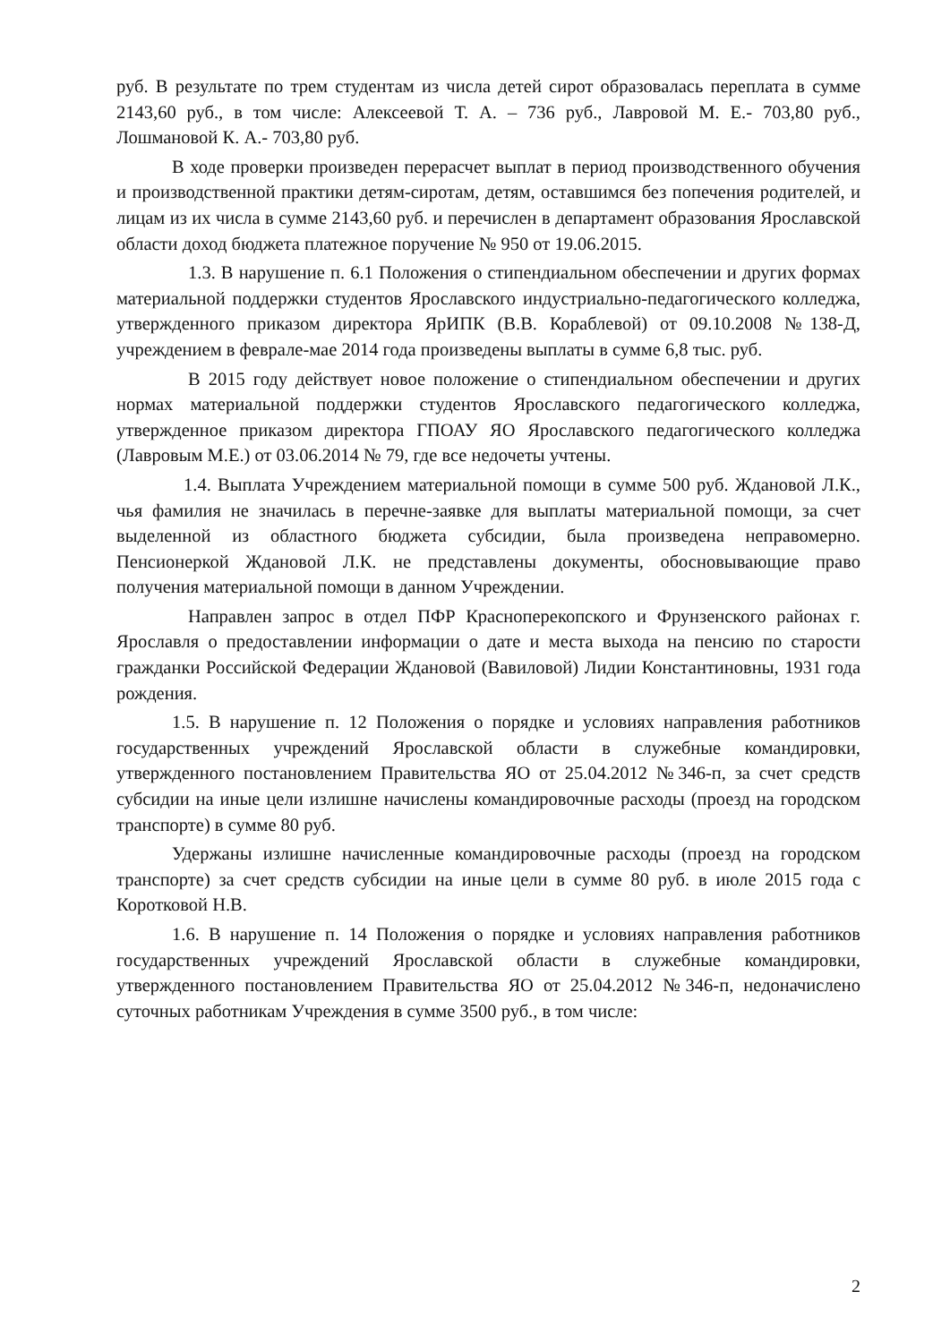руб. В результате по трем студентам из числа детей сирот образовалась переплата в сумме 2143,60 руб., в том числе: Алексеевой Т. А. – 736 руб., Лавровой М. Е.- 703,80 руб., Лошмановой К. А.- 703,80 руб.
В ходе проверки произведен перерасчет выплат в период производственного обучения и производственной практики детям-сиротам, детям, оставшимся без попечения родителей, и лицам из их числа в сумме 2143,60 руб. и перечислен в департамент образования Ярославской области доход бюджета платежное поручение № 950 от 19.06.2015.
1.3. В нарушение п. 6.1 Положения о стипендиальном обеспечении и других формах материальной поддержки студентов Ярославского индустриально-педагогического колледжа, утвержденного приказом директора ЯрИПК (В.В. Кораблевой) от 09.10.2008 №138-Д, учреждением в феврале-мае 2014 года произведены выплаты в сумме 6,8 тыс. руб.
В 2015 году действует новое положение о стипендиальном обеспечении и других нормах материальной поддержки студентов Ярославского педагогического колледжа, утвержденное приказом директора ГПОАУ ЯО Ярославского педагогического колледжа (Лавровым М.Е.) от 03.06.2014 № 79, где все недочеты учтены.
1.4. Выплата Учреждением материальной помощи в сумме 500 руб. Ждановой Л.К., чья фамилия не значилась в перечне-заявке для выплаты материальной помощи, за счет выделенной из областного бюджета субсидии, была произведена неправомерно. Пенсионеркой Ждановой Л.К. не представлены документы, обосновывающие право получения материальной помощи в данном Учреждении.
Направлен запрос в отдел ПФР Красноперекопского и Фрунзенского районах г. Ярославля о предоставлении информации о дате и места выхода на пенсию по старости гражданки Российской Федерации Ждановой (Вавиловой) Лидии Константиновны, 1931 года рождения.
1.5. В нарушение п. 12 Положения о порядке и условиях направления работников государственных учреждений Ярославской области в служебные командировки, утвержденного постановлением Правительства ЯО от 25.04.2012 №346-п, за счет средств субсидии на иные цели излишне начислены командировочные расходы (проезд на городском транспорте) в сумме 80 руб.
Удержаны излишне начисленные командировочные расходы (проезд на городском транспорте) за счет средств субсидии на иные цели в сумме 80 руб. в июле 2015 года с Коротковой Н.В.
1.6. В нарушение п. 14 Положения о порядке и условиях направления работников государственных учреждений Ярославской области в служебные командировки, утвержденного постановлением Правительства ЯО от 25.04.2012 №346-п, недоначислено суточных работникам Учреждения в сумме 3500 руб., в том числе:
2